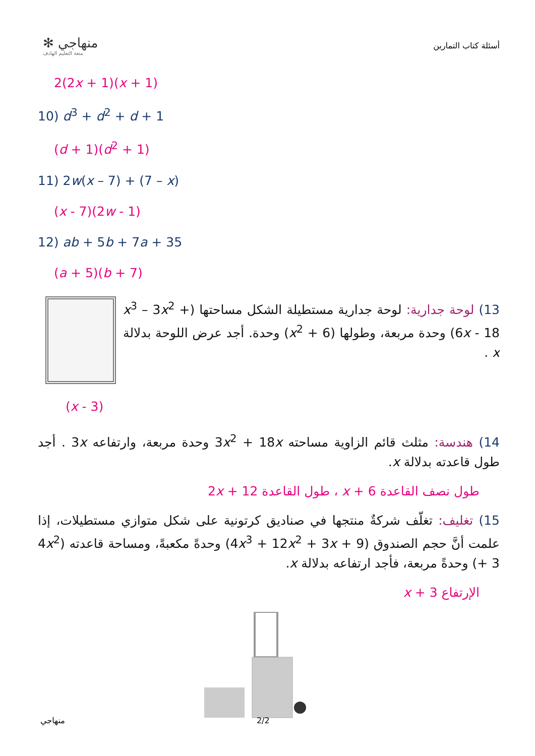✻ منهاجي
متعة التعليم الهادف
أسئلة كتاب التمارين
2(2x + 1)(x + 1)
10) d<sup>3</sup> + d<sup>2</sup> + d + 1
(d + 1)(d<sup>2</sup> + 1)
11) 2w(x – 7) + (7 – x)
(x - 7)(2w - 1)
12) ab + 5b + 7a + 35
(a + 5)(b + 7)
13) لوحة جدارية: لوحة جدارية مستطيلة الشكل مساحتها (x<sup>3</sup> – 3x<sup>2</sup> + 6x - 18) وحدة مربعة، وطولها (x<sup>2</sup> + 6) وحدة. أجد عرض اللوحة بدلالة x .
(x - 3)
14) هندسة: مثلث قائم الزاوية مساحته 3x<sup>2</sup> + 18x وحدة مربعة، وارتفاعه 3x . أجد طول قاعدته بدلالة x.
طول نصف القاعدة x + 6 ، طول القاعدة 2x + 12
15) تغليف: تغلّف شركةٌ منتجها في صناديق كرتونية على شكل متوازي مستطيلات، إذا علمت أنَّ حجم الصندوق (4x<sup>3</sup> + 12x<sup>2</sup> + 3x + 9) وحدةً مكعبةً، ومساحة قاعدته (4x<sup>2</sup> + 3) وحدةً مربعة، فأجد ارتفاعه بدلالة x.
الإرتفاع x + 3
منهاجي 2/2